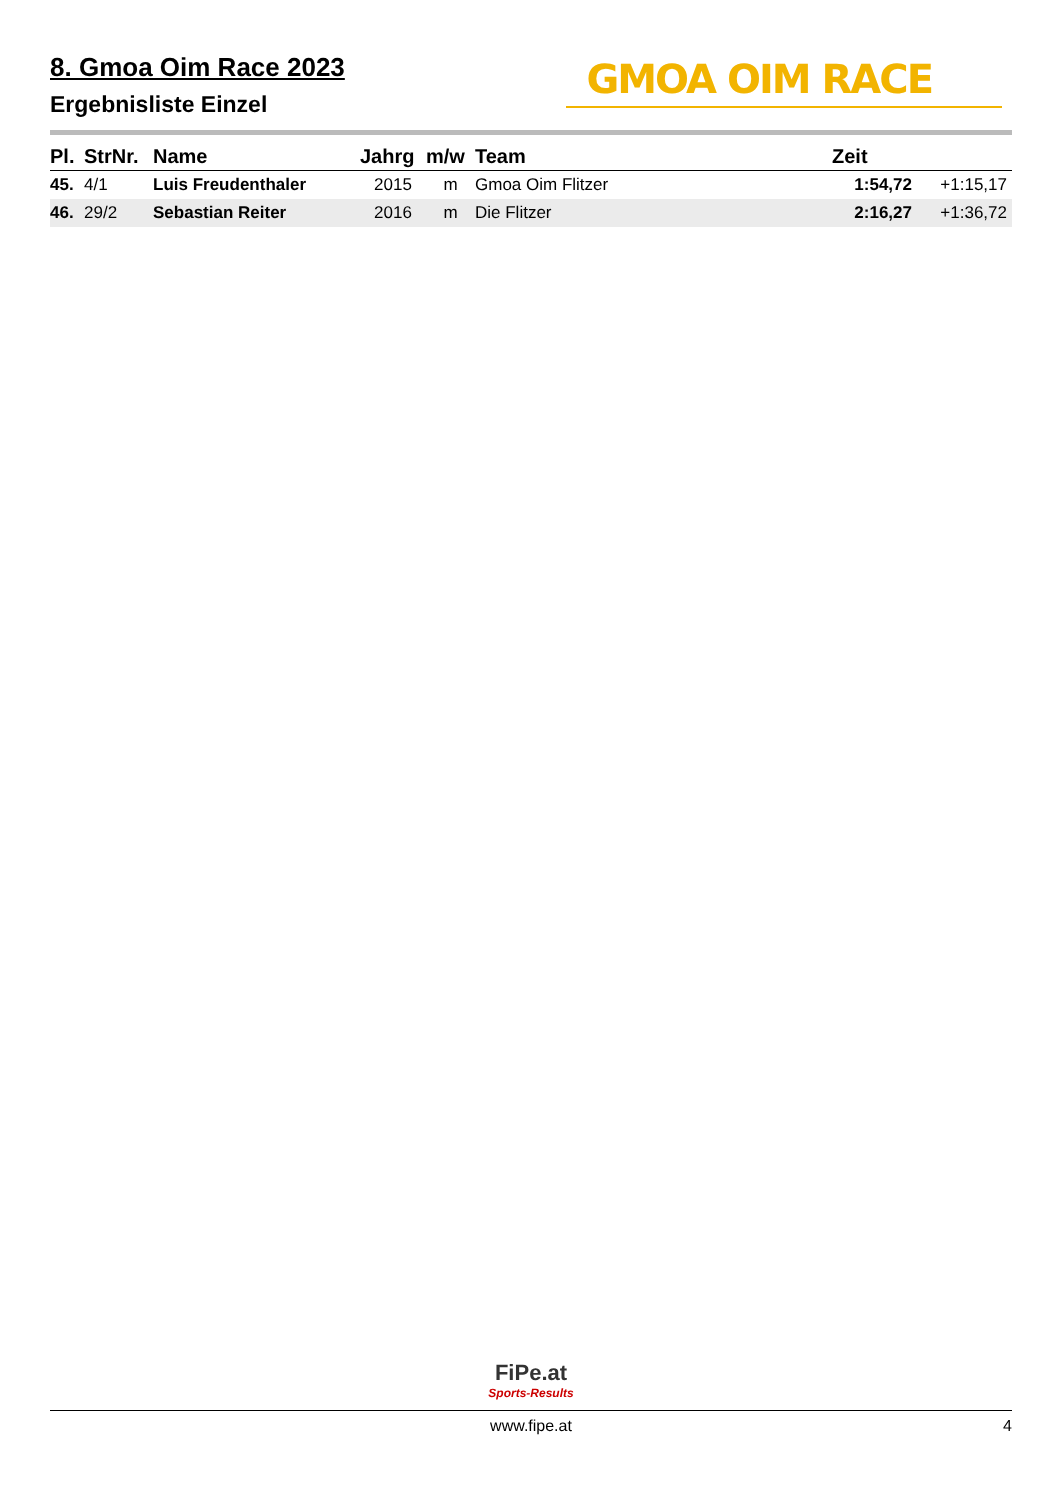8. Gmoa Oim Race 2023
Ergebnisliste Einzel
GMOA OIM RACE
| Pl. | StrNr. | Name | Jahrg | m/w | Team | Zeit | |
| --- | --- | --- | --- | --- | --- | --- | --- |
| 45. | 4/1 | Luis Freudenthaler | 2015 | m | Gmoa Oim Flitzer | 1:54,72 | +1:15,17 |
| 46. | 29/2 | Sebastian Reiter | 2016 | m | Die Flitzer | 2:16,27 | +1:36,72 |
FiPe.at
Sports-Results
www.fipe.at 4